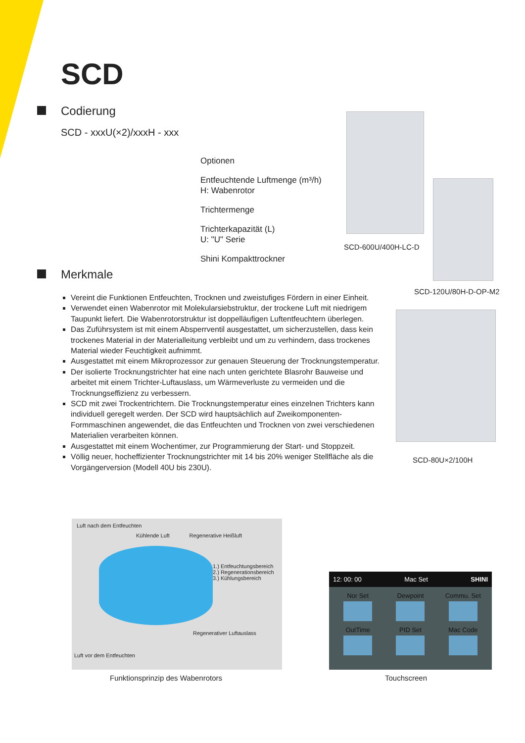SCD
Codierung
SCD - xxxU(×2)/xxxH - xxx
Optionen
Entfeuchtende Luftmenge (m³/h)
H: Wabenrotor
Trichtermenge
Trichterkapazität (L)
U: "U" Serie
Shini Kompakttrockner
SCD-600U/400H-LC-D
SCD-120U/80H-D-OP-M2
SCD-80U×2/100H
Merkmale
Vereint die Funktionen Entfeuchten, Trocknen und zweistufiges Fördern in einer Einheit.
Verwendet einen Wabenrotor mit Molekularsiebstruktur, der trockene Luft mit niedrigem Taupunkt liefert. Die Wabenrotorstruktur ist doppelläufigen Luftentfeuchtern überlegen.
Das Zuführsystem ist mit einem Absperrventil ausgestattet, um sicherzustellen, dass kein trockenes Material in der Materialleitung verbleibt und um zu verhindern, dass trockenes Material wieder Feuchtigkeit aufnimmt.
Ausgestattet mit einem Mikroprozessor zur genauen Steuerung der Trocknungstemperatur.
Der isolierte Trocknungstrichter hat eine nach unten gerichtete Blasrohr Bauweise und arbeitet mit einem Trichter-Luftauslass, um Wärmeverluste zu vermeiden und die Trocknungseffizienz zu verbessern.
SCD mit zwei Trockentrichtern. Die Trocknungstemperatur eines einzelnen Trichters kann individuell geregelt werden. Der SCD wird hauptsächlich auf Zweikomponenten-Formmaschinen angewendet, die das Entfeuchten und Trocknen von zwei verschiedenen Materialien verarbeiten können.
Ausgestattet mit einem Wochentimer, zur Programmierung der Start- und Stoppzeit.
Völlig neuer, hocheffizienter Trocknungstrichter mit 14 bis 20% weniger Stellfläche als die Vorgängerversion (Modell 40U bis 230U).
Luft nach dem Entfeuchten
Kühlende Luft Regenerative Heißluft
1.) Entfeuchtungsbereich
2.) Regenerationsbereich
3.) Kühlungsbereich
Regenerativer Luftauslass
Luft vor dem Entfeuchten
Funktionsprinzip des Wabenrotors
12: 00: 00 Mac Set SHINI
Nor Set
Dewpoint
Commu. Set
OutTime
PID Set
Mac Code
Touchscreen